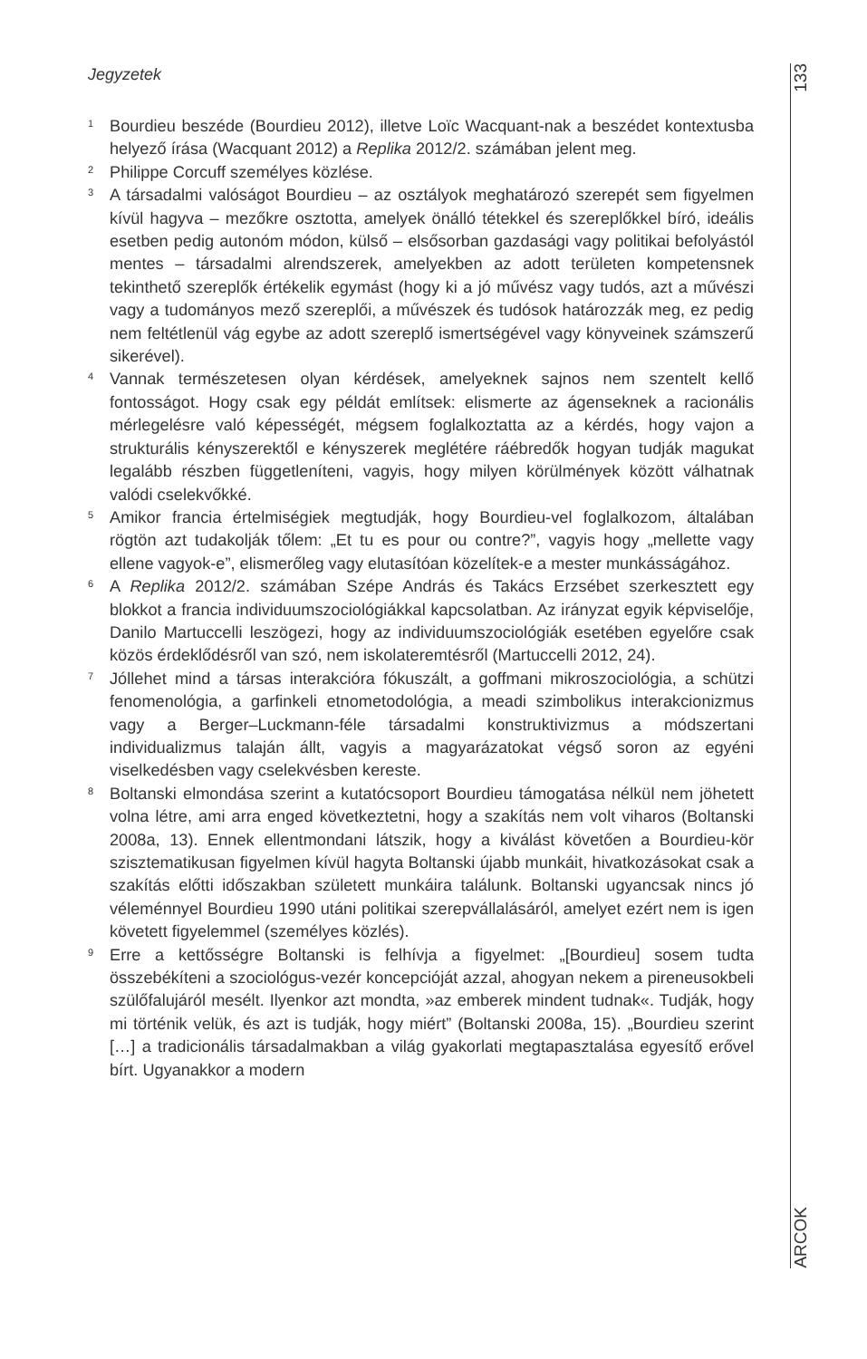Jegyzetek
<sup>1</sup>
Bourdieu beszéde (Bourdieu 2012), illetve Loïc Wacquant-nak a beszédet kontextusba helyező írása (Wacquant 2012) a Replika 2012/2. számában jelent meg.
<sup>2</sup>
Philippe Corcuff személyes közlése.
<sup>3</sup>
A társadalmi valóságot Bourdieu – az osztályok meghatározó szerepét sem figyelmen kívül hagyva – mezőkre osztotta, amelyek önálló tétekkel és szereplőkkel bíró, ideális esetben pedig autonóm módon, külső – elsősorban gazdasági vagy politikai befolyástól mentes – társadalmi alrendszerek, amelyekben az adott területen kompetensnek tekinthető szereplők értékelik egymást (hogy ki a jó művész vagy tudós, azt a művészi vagy a tudományos mező szereplői, a művészek és tudósok határozzák meg, ez pedig nem feltétlenül vág egybe az adott szereplő ismertségével vagy könyveinek számszerű sikerével).
<sup>4</sup>
Vannak természetesen olyan kérdések, amelyeknek sajnos nem szentelt kellő fontosságot. Hogy csak egy példát említsek: elismerte az ágenseknek a racionális mérlegelésre való képességét, mégsem foglalkoztatta az a kérdés, hogy vajon a strukturális kényszerektől e kényszerek meglétére ráébredők hogyan tudják magukat legalább részben függetleníteni, vagyis, hogy milyen körülmények között válhatnak valódi cselekvőkké.
<sup>5</sup>
Amikor francia értelmiségiek megtudják, hogy Bourdieu-vel foglalkozom, általában rögtön azt tudakolják tőlem: „Et tu es pour ou contre?”, vagyis hogy „mellette vagy ellene vagyok-e”, elismerőleg vagy elutasítóan közelítek-e a mester munkásságához.
<sup>6</sup>
A Replika 2012/2. számában Szépe András és Takács Erzsébet szerkesztett egy blokkot a francia individuumszociológiákkal kapcsolatban. Az irányzat egyik képviselője, Danilo Martuccelli leszögezi, hogy az individuumszociológiák esetében egyelőre csak közös érdeklődésről van szó, nem iskolateremtésről (Martuccelli 2012, 24).
<sup>7</sup>
Jóllehet mind a társas interakcióra fókuszált, a goffmani mikroszociológia, a schützi fenomenológia, a garfinkeli etnometodológia, a meadi szimbolikus interakcionizmus vagy a Berger–Luckmann-féle társadalmi konstruktivizmus a módszertani individualizmus talaján állt, vagyis a magyarázatokat végső soron az egyéni viselkedésben vagy cselekvésben kereste.
<sup>8</sup>
Boltanski elmondása szerint a kutatócsoport Bourdieu támogatása nélkül nem jöhetett volna létre, ami arra enged következtetni, hogy a szakítás nem volt viharos (Boltanski 2008a, 13). Ennek ellentmondani látszik, hogy a kiválást követően a Bourdieu-kör szisztematikusan figyelmen kívül hagyta Boltanski újabb munkáit, hivatkozásokat csak a szakítás előtti időszakban született munkáira találunk. Boltanski ugyancsak nincs jó véleménnyel Bourdieu 1990 utáni politikai szerepvállalásáról, amelyet ezért nem is igen követett figyelemmel (személyes közlés).
<sup>9</sup>
Erre a kettősségre Boltanski is felhívja a figyelmet: „[Bourdieu] sosem tudta összebékíteni a szociológus-vezér koncepcióját azzal, ahogyan nekem a pireneusokbeli szülőfalujáról mesélt. Ilyenkor azt mondta, »az emberek mindent tudnak«. Tudják, hogy mi történik velük, és azt is tudják, hogy miért” (Boltanski 2008a, 15). „Bourdieu szerint […] a tradicionális társadalmakban a világ gyakorlati megtapasztalása egyesítő erővel bírt. Ugyanakkor a modern
133
ARCOK